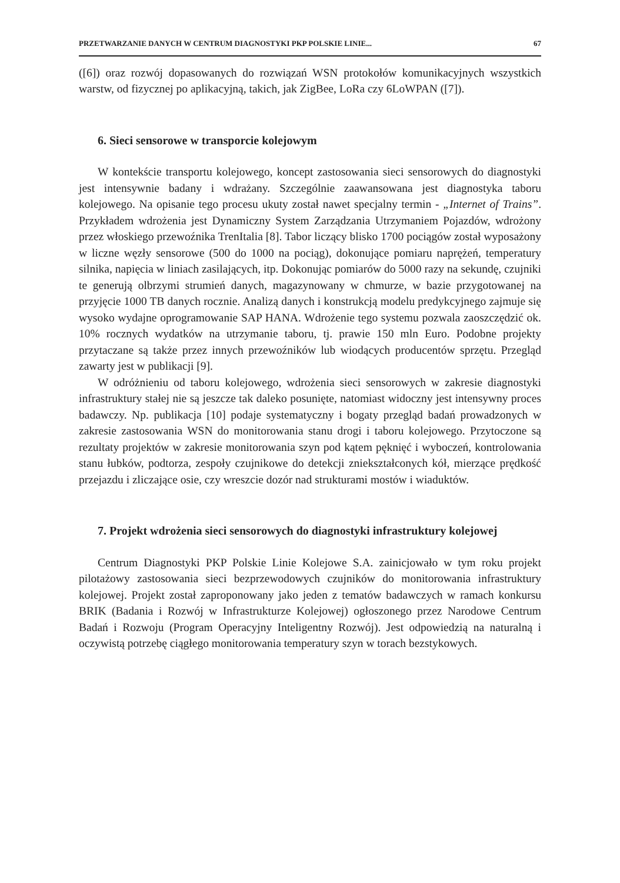PRZETWARZANIE DANYCH W CENTRUM DIAGNOSTYKI PKP POLSKIE LINIE... 67
([6]) oraz rozwój dopasowanych do rozwiązań WSN protokołów komunikacyjnych wszystkich warstw, od fizycznej po aplikacyjną, takich, jak ZigBee, LoRa czy 6LoWPAN ([7]).
6. Sieci sensorowe w transporcie kolejowym
W kontekście transportu kolejowego, koncept zastosowania sieci sensorowych do diagnostyki jest intensywnie badany i wdrażany. Szczególnie zaawansowana jest diagnostyka taboru kolejowego. Na opisanie tego procesu ukuty został nawet specjalny termin - „Internet of Trains”. Przykładem wdrożenia jest Dynamiczny System Zarządzania Utrzymaniem Pojazdów, wdrożony przez włoskiego przewoźnika TrenItalia [8]. Tabor liczący blisko 1700 pociągów został wyposażony w liczne węzły sensorowe (500 do 1000 na pociąg), dokonujące pomiaru naprężeń, temperatury silnika, napięcia w liniach zasilających, itp. Dokonując pomiarów do 5000 razy na sekundę, czujniki te generują olbrzymi strumień danych, magazynowany w chmurze, w bazie przygotowanej na przyjęcie 1000 TB danych rocznie. Analizą danych i konstrukcją modelu predykcyjnego zajmuje się wysoko wydajne oprogramowanie SAP HANA. Wdrożenie tego systemu pozwala zaoszczędzić ok. 10% rocznych wydatków na utrzymanie taboru, tj. prawie 150 mln Euro. Podobne projekty przytaczane są także przez innych przewoźników lub wiodących producentów sprzętu. Przegląd zawarty jest w publikacji [9].
W odróżnieniu od taboru kolejowego, wdrożenia sieci sensorowych w zakresie diagnostyki infrastruktury stałej nie są jeszcze tak daleko posunięte, natomiast widoczny jest intensywny proces badawczy. Np. publikacja [10] podaje systematyczny i bogaty przegląd badań prowadzonych w zakresie zastosowania WSN do monitorowania stanu drogi i taboru kolejowego. Przytoczone są rezultaty projektów w zakresie monitorowania szyn pod kątem pęknięć i wyboczeń, kontrolowania stanu łubków, podtorza, zespoły czujnikowe do detekcji zniekształconych kół, mierzące prędkość przejazdu i zliczające osie, czy wreszcie dozór nad strukturami mostów i wiaduktów.
7. Projekt wdrożenia sieci sensorowych do diagnostyki infrastruktury kolejowej
Centrum Diagnostyki PKP Polskie Linie Kolejowe S.A. zainicjowało w tym roku projekt pilotażowy zastosowania sieci bezprzewodowych czujników do monitorowania infrastruktury kolejowej. Projekt został zaproponowany jako jeden z tematów badawczych w ramach konkursu BRIK (Badania i Rozwój w Infrastrukturze Kolejowej) ogłoszonego przez Narodowe Centrum Badań i Rozwoju (Program Operacyjny Inteligentny Rozwój). Jest odpowiedzią na naturalną i oczywistą potrzebę ciągłego monitorowania temperatury szyn w torach bezstykowych.